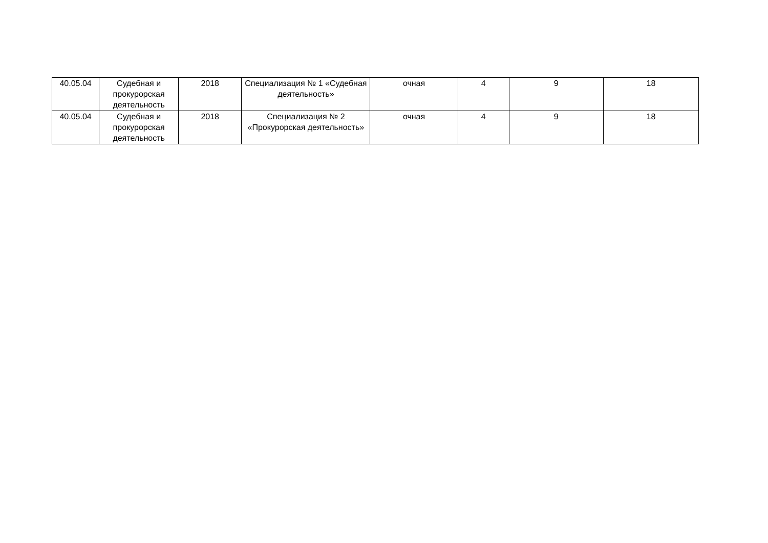| 40.05.04 | Судебная и прокурорская деятельность | 2018 | Специализация № 1 «Судебная деятельность» | очная | 4 | 9 | 18 |
| 40.05.04 | Судебная и прокурорская деятельность | 2018 | Специализация № 2 «Прокурорская деятельность» | очная | 4 | 9 | 18 |